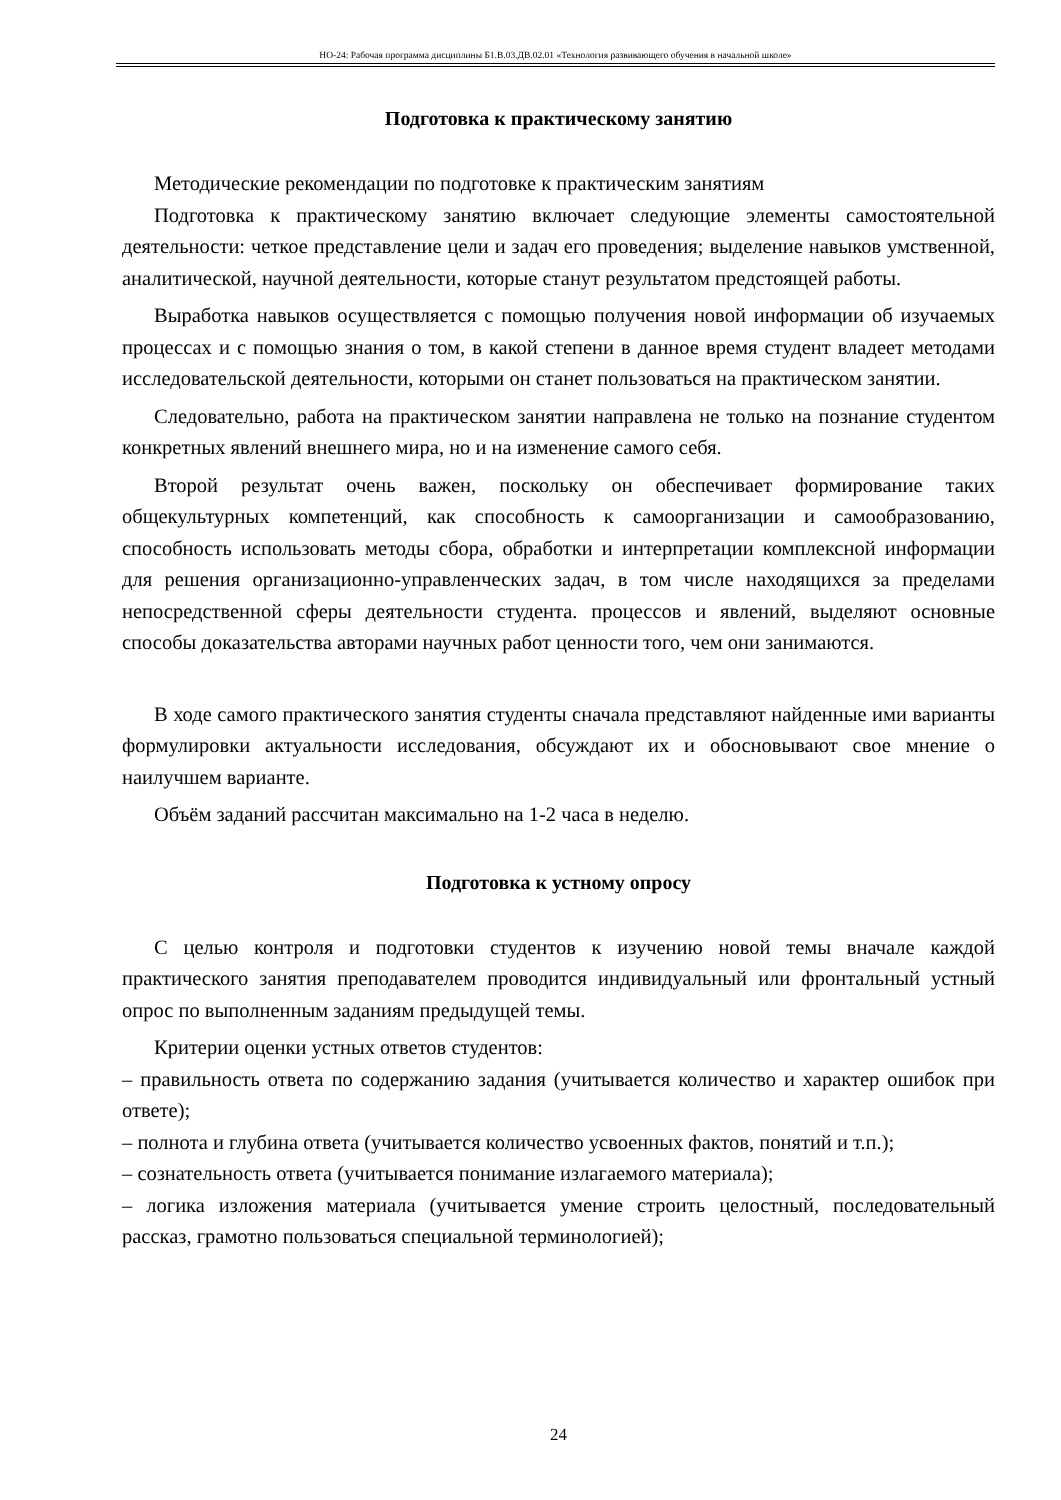НО-24: Рабочая программа дисциплины Б1.В.03.ДВ.02.01 «Технология развивающего обучения в начальной школе»
Подготовка к практическому занятию
Методические рекомендации по подготовке к практическим занятиям
Подготовка к практическому занятию включает следующие элементы самостоятельной деятельности: четкое представление цели и задач его проведения; выделение навыков умственной, аналитической, научной деятельности, которые станут результатом предстоящей работы.
Выработка навыков осуществляется с помощью получения новой информации об изучаемых процессах и с помощью знания о том, в какой степени в данное время студент владеет методами исследовательской деятельности, которыми он станет пользоваться на практическом занятии.
Следовательно, работа на практическом занятии направлена не только на познание студентом конкретных явлений внешнего мира, но и на изменение самого себя.
Второй результат очень важен, поскольку он обеспечивает формирование таких общекультурных компетенций, как способность к самоорганизации и самообразованию, способность использовать методы сбора, обработки и интерпретации комплексной информации для решения организационно-управленческих задач, в том числе находящихся за пределами непосредственной сферы деятельности студента. процессов и явлений, выделяют основные способы доказательства авторами научных работ ценности того, чем они занимаются.
В ходе самого практического занятия студенты сначала представляют найденные ими варианты формулировки актуальности исследования, обсуждают их и обосновывают свое мнение о наилучшем варианте.
Объём заданий рассчитан максимально на 1-2 часа в неделю.
Подготовка к устному опросу
С целью контроля и подготовки студентов к изучению новой темы вначале каждой практического занятия преподавателем проводится индивидуальный или фронтальный устный опрос по выполненным заданиям предыдущей темы.
Критерии оценки устных ответов студентов:
– правильность ответа по содержанию задания (учитывается количество и характер ошибок при ответе);
– полнота и глубина ответа (учитывается количество усвоенных фактов, понятий и т.п.);
– сознательность ответа (учитывается понимание излагаемого материала);
– логика изложения материала (учитывается умение строить целостный, последовательный рассказ, грамотно пользоваться специальной терминологией);
24